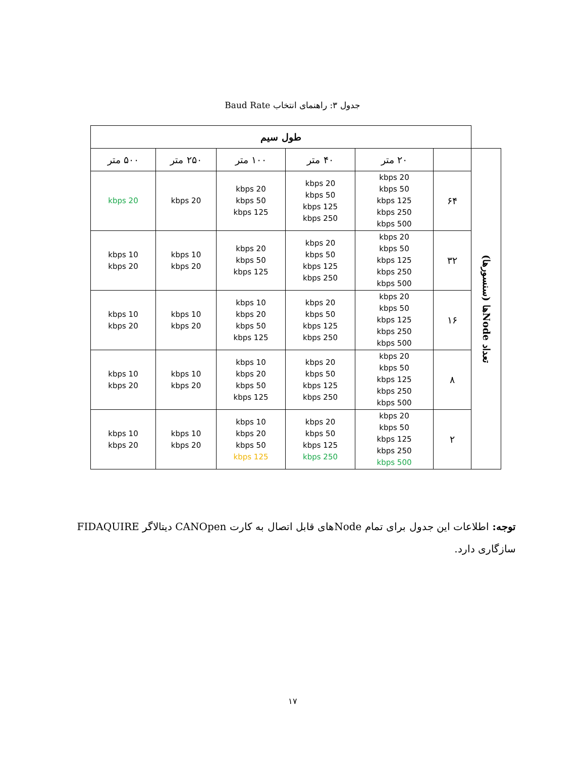جدول ۳: راهنمای انتخاب Baud Rate
| | طول سیم | | | | | |
| تعداد Nodeها (سنسورها) | | ۲۰ متر | ۴۰ متر | ۱۰۰ متر | ۲۵۰ متر | ۵۰۰ متر |
| | ۶۴ | 20 kbps 50 kbps 125 kbps 250 kbps 500 kbps | 20 kbps 50 kbps 125 kbps 250 kbps | 20 kbps 50 kbps 125 kbps | 20 kbps | 20 kbps |
| | ۳۲ | 20 kbps 50 kbps 125 kbps 250 kbps 500 kbps | 20 kbps 50 kbps 125 kbps 250 kbps | 20 kbps 50 kbps 125 kbps | 10 kbps 20 kbps | 10 kbps 20 kbps |
| | ۱۶ | 20 kbps 50 kbps 125 kbps 250 kbps 500 kbps | 20 kbps 50 kbps 125 kbps 250 kbps | 10 kbps 20 kbps 50 kbps 125 kbps | 10 kbps 20 kbps | 10 kbps 20 kbps |
| | ۸ | 20 kbps 50 kbps 125 kbps 250 kbps 500 kbps | 20 kbps 50 kbps 125 kbps 250 kbps | 10 kbps 20 kbps 50 kbps 125 kbps | 10 kbps 20 kbps | 10 kbps 20 kbps |
| | ۲ | 20 kbps 50 kbps 125 kbps 250 kbps 500 kbps | 20 kbps 50 kbps 125 kbps 250 kbps | 10 kbps 20 kbps 50 kbps 125 kbps | 10 kbps 20 kbps | 10 kbps 20 kbps |
توجه: اطلاعات این جدول برای تمام Nodeهای قابل اتصال به کارت CANOpen دیتالاگر FIDAQUIRE سازگاری دارد.
۱۷